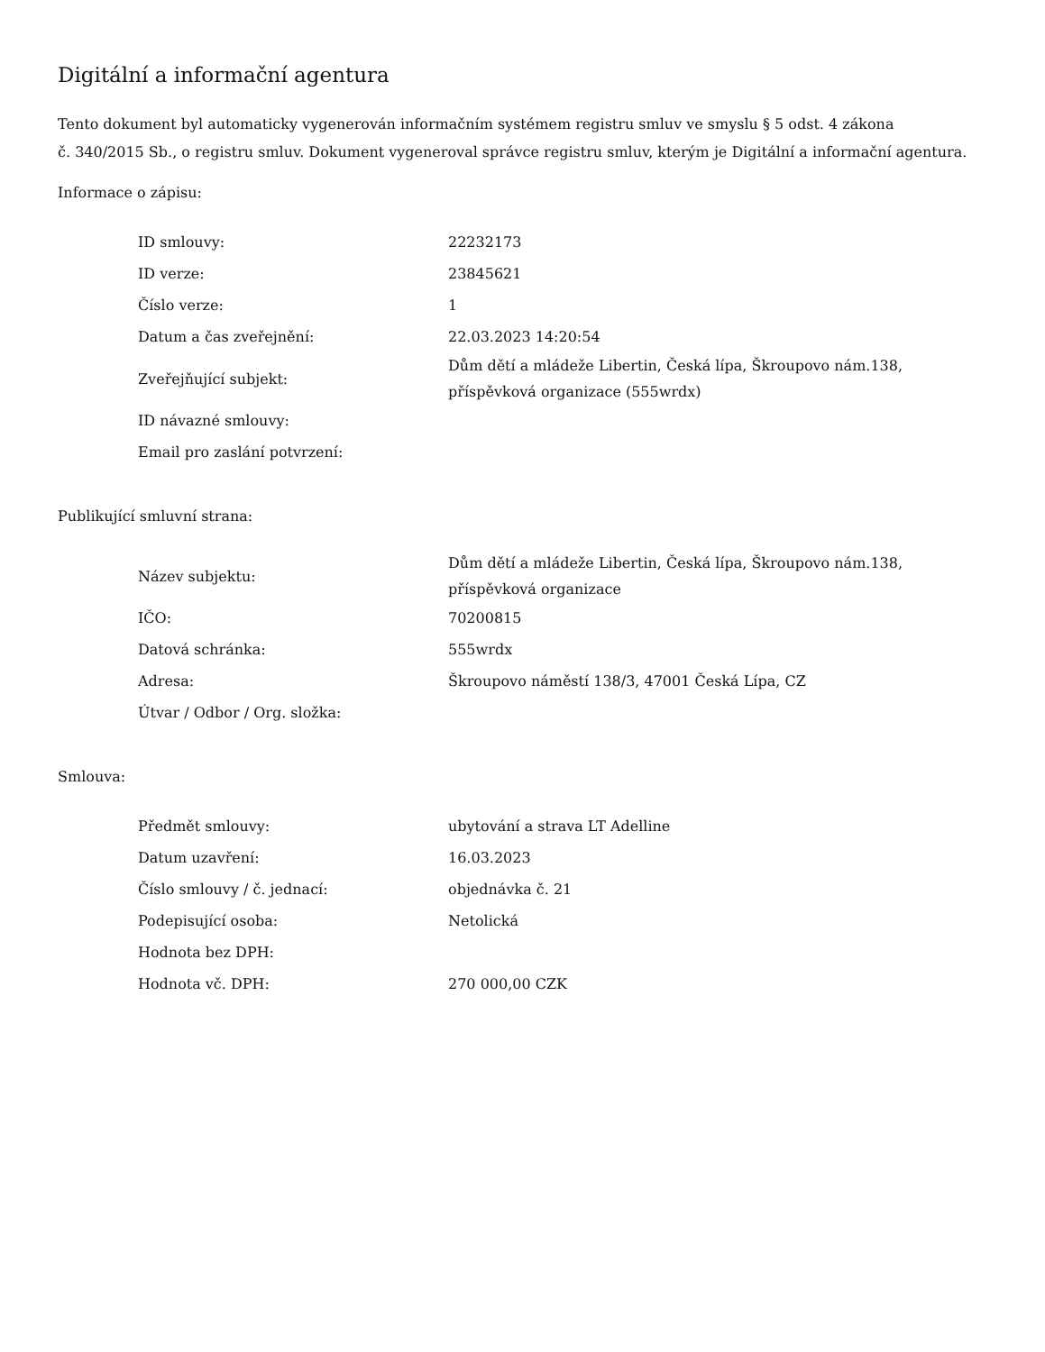Digitální a informační agentura
Tento dokument byl automaticky vygenerován informačním systémem registru smluv ve smyslu § 5 odst. 4 zákona
č. 340/2015 Sb., o registru smluv. Dokument vygeneroval správce registru smluv, kterým je Digitální a informační agentura.
Informace o zápisu:
| ID smlouvy: | 22232173 |
| ID verze: | 23845621 |
| Číslo verze: | 1 |
| Datum a čas zveřejnění: | 22.03.2023 14:20:54 |
| Zveřejňující subjekt: | Dům dětí a mládeže Libertin, Česká lípa, Škroupovo nám.138, příspěvková organizace (555wrdx) |
| ID návazné smlouvy: | |
| Email pro zaslání potvrzení: | |
Publikující smluvní strana:
| Název subjektu: | Dům dětí a mládeže Libertin, Česká lípa, Škroupovo nám.138, příspěvková organizace |
| IČO: | 70200815 |
| Datová schránka: | 555wrdx |
| Adresa: | Škroupovo náměstí 138/3, 47001 Česká Lípa, CZ |
| Útvar / Odbor / Org. složka: | |
Smlouva:
| Předmět smlouvy: | ubytování a strava LT Adelline |
| Datum uzavření: | 16.03.2023 |
| Číslo smlouvy / č. jednací: | objednávka č. 21 |
| Podepisující osoba: | Netolická |
| Hodnota bez DPH: | |
| Hodnota vč. DPH: | 270 000,00 CZK |